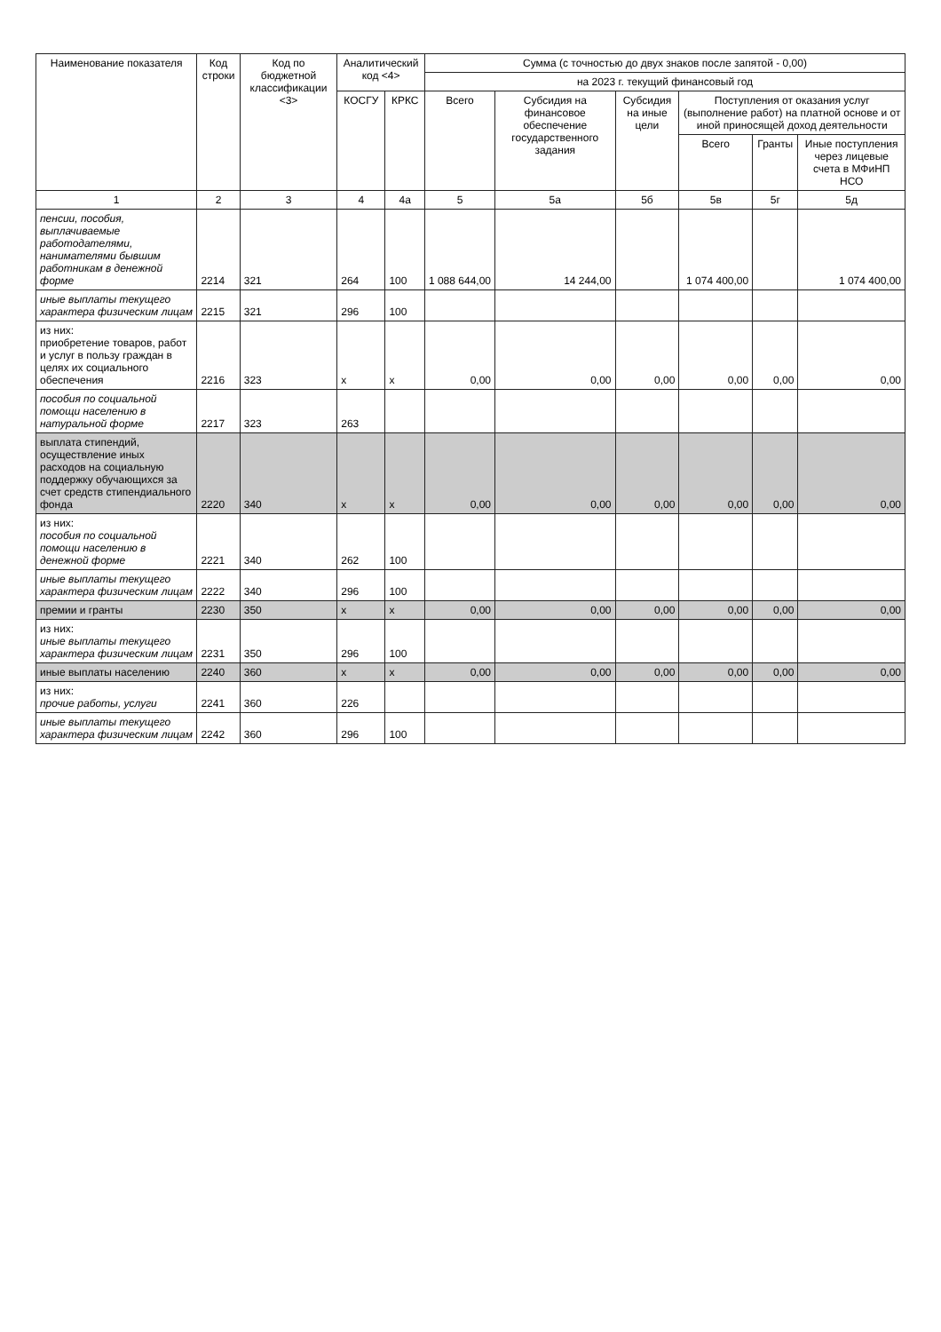| Наименование показателя | Код строки | Код по бюджетной классификации <3> | Аналитический код <4> | | Сумма (с точностью до двух знаков после запятой - 0,00) | | | | | |
| --- | --- | --- | --- | --- | --- | --- | --- | --- | --- | --- |
| | | | | | на 2023 г. текущий финансовый год | | | | | |
| | | | КОСГУ | КРКС | Всего | Субсидия на финансовое обеспечение государственного задания | Субсидия на иные цели | Поступления от оказания услуг (выполнение работ) на платной основе и от иной приносящей доход деятельности | | |
| | | | | | | | | Всего | Гранты | Иные поступления через лицевые счета в МФиНП НСО |
| 1 | 2 | 3 | 4 | 4а | 5 | 5а | 5б | 5в | 5г | 5д |
| пенсии, пособия, выплачиваемые работодателями, нанимателями бывшим работникам в денежной форме | 2214 | 321 | 264 | 100 | 1 088 644,00 | 14 244,00 | | 1 074 400,00 | | 1 074 400,00 |
| иные выплаты текущего характера физическим лицам | 2215 | 321 | 296 | 100 | | | | | | |
| из них: приобретение товаров, работ и услуг в пользу граждан в целях их социального обеспечения | 2216 | 323 | x | x | 0,00 | 0,00 | 0,00 | 0,00 | 0,00 | 0,00 |
| пособия по социальной помощи населению в натуральной форме | 2217 | 323 | 263 | | | | | | | |
| выплата стипендий, осуществление иных расходов на социальную поддержку обучающихся за счет средств стипендиального фонда | 2220 | 340 | x | x | 0,00 | 0,00 | 0,00 | 0,00 | 0,00 | 0,00 |
| из них: пособия по социальной помощи населению в денежной форме | 2221 | 340 | 262 | 100 | | | | | | |
| иные выплаты текущего характера физическим лицам | 2222 | 340 | 296 | 100 | | | | | | |
| премии и гранты | 2230 | 350 | x | x | 0,00 | 0,00 | 0,00 | 0,00 | 0,00 | 0,00 |
| из них: иные выплаты текущего характера физическим лицам | 2231 | 350 | 296 | 100 | | | | | | |
| иные выплаты населению | 2240 | 360 | x | x | 0,00 | 0,00 | 0,00 | 0,00 | 0,00 | 0,00 |
| из них: прочие работы, услуги | 2241 | 360 | 226 | | | | | | | |
| иные выплаты текущего характера физическим лицам | 2242 | 360 | 296 | 100 | | | | | | |